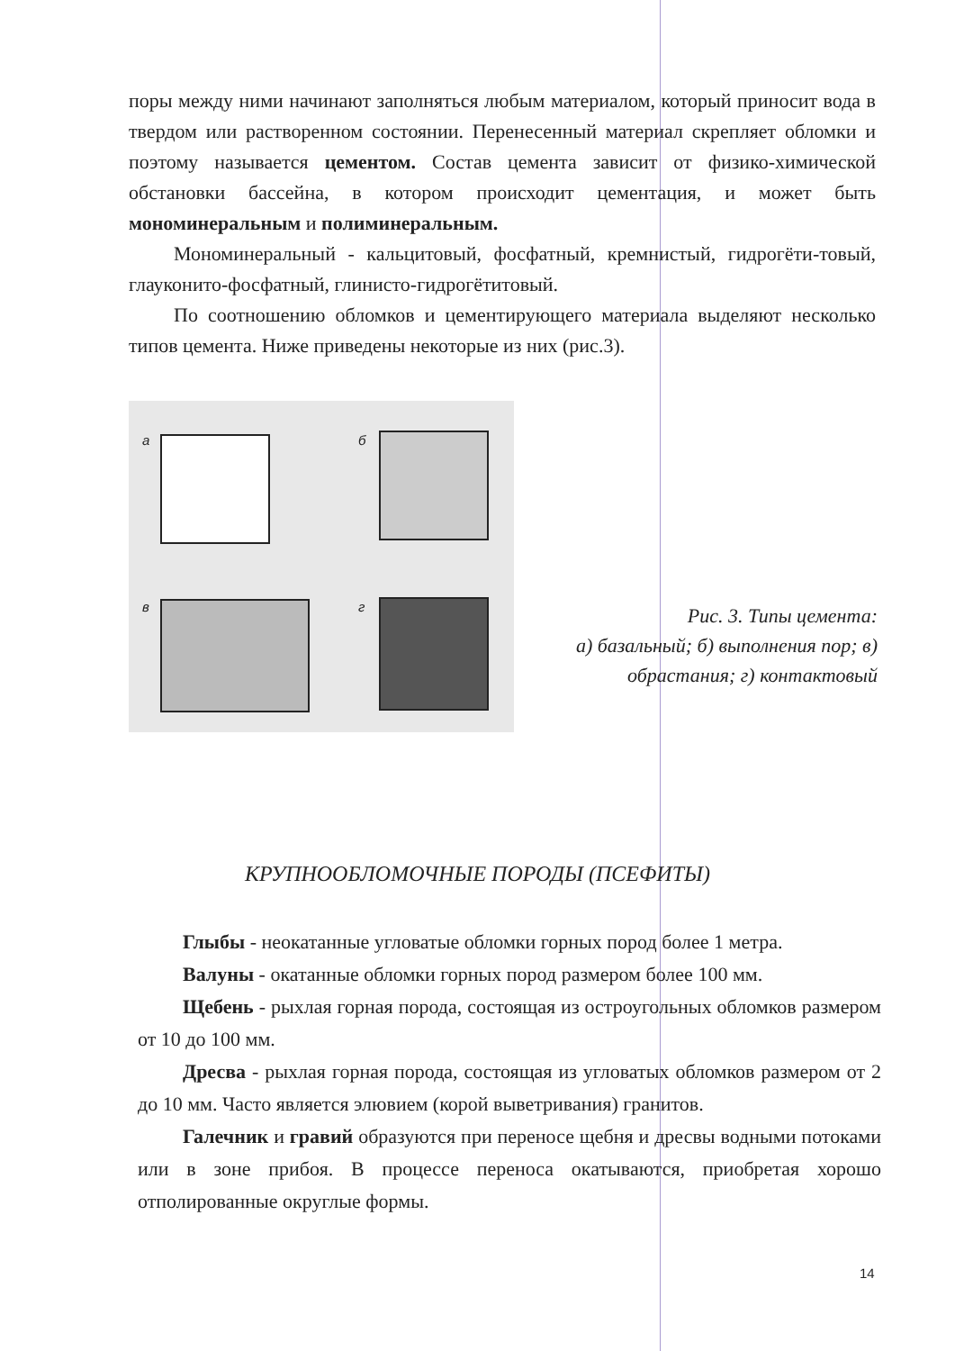поры между ними начинают заполняться любым материалом, который приносит вода в твердом или растворенном состоянии. Перенесенный материал скрепляет обломки и поэтому называется цементом. Состав цемента зависит от физико-химической обстановки бассейна, в котором происходит цементация, и может быть мономинеральным и полиминеральным.
Мономинеральный - кальцитовый, фосфатный, кремнистый, гидрогёти-товый, глауконито-фосфатный, глинисто-гидрогётитовый.
По соотношению обломков и цементирующего материала выделяют несколько типов цемента. Ниже приведены некоторые из них (рис.3).
а б
в г
Рис. 3. Типы цемента:
а) базальный; б) выполнения пор; в) обрастания; г) контактовый
КРУПНООБЛОМОЧНЫЕ ПОРОДЫ (ПСЕФИТЫ)
Глыбы - неокатанные угловатые обломки горных пород более 1 метра.
Валуны - окатанные обломки горных пород размером более 100 мм.
Щебень - рыхлая горная порода, состоящая из остроугольных обломков размером от 10 до 100 мм.
Дресва - рыхлая горная порода, состоящая из угловатых обломков размером от 2 до 10 мм. Часто является элювием (корой выветривания) гранитов.
Галечник и гравий образуются при переносе щебня и дресвы водными потоками или в зоне прибоя. В процессе переноса окатываются, приобретая хорошо отполированные округлые формы.
14